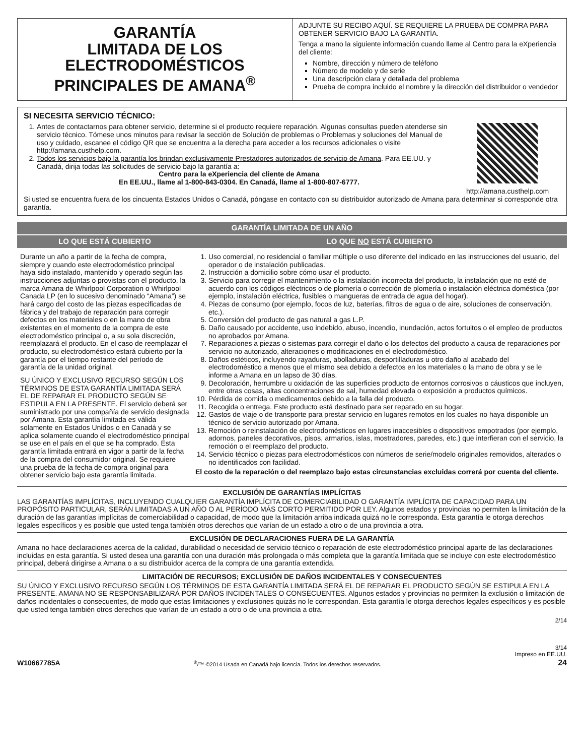GARANTÍA
LIMITADA DE LOS
ELECTRODOMÉSTICOS
PRINCIPALES DE AMANA<sup>®</sup>
ADJUNTE SU RECIBO AQUÍ. SE REQUIERE LA PRUEBA DE COMPRA PARA OBTENER SERVICIO BAJO LA GARANTÍA.
Tenga a mano la siguiente información cuando llame al Centro para la eXperiencia del cliente:
Nombre, dirección y número de teléfono
Número de modelo y de serie
Una descripción clara y detallada del problema
Prueba de compra incluido el nombre y la dirección del distribuidor o vendedor
SI NECESITA SERVICIO TÉCNICO:
http://amana.custhelp.com
1. Antes de contactarnos para obtener servicio, determine si el producto requiere reparación. Algunas consultas pueden atenderse sin servicio técnico. Tómese unos minutos para revisar la sección de Solución de problemas o Problemas y soluciones del Manual de uso y cuidado, escanee el código QR que se encuentra a la derecha para acceder a los recursos adicionales o visite http://amana.custhelp.com.
2. Todos los servicios bajo la garantía los brindan exclusivamente Prestadores autorizados de servicio de Amana. Para EE.UU. y Canadá, dirija todas las solicitudes de servicio bajo la garantía a:
Centro para la eXperiencia del cliente de Amana
En EE.UU., llame al 1-800-843-0304. En Canadá, llame al 1-800-807-6777.
Si usted se encuentra fuera de los cincuenta Estados Unidos o Canadá, póngase en contacto con su distribuidor autorizado de Amana para determinar si corresponde otra garantía.
| GARANTÍA LIMITADA DE UN AÑO | |
| --- | --- |
| LO QUE ESTÁ CUBIERTO | LO QUE NO ESTÁ CUBIERTO |
| Durante un año a partir de la fecha de compra, siempre y cuando este electrodoméstico principal haya sido instalado, mantenido y operado según las instrucciones adjuntas o provistas con el producto, la marca Amana de Whirlpool Corporation o Whirlpool Canada LP (en lo sucesivo denominado “Amana”) se hará cargo del costo de las piezas especificadas de fábrica y del trabajo de reparación para corregir defectos en los materiales o en la mano de obra existentes en el momento de la compra de este electrodoméstico principal o, a su sola discreción, reemplazará el producto. En el caso de reemplazar el producto, su electrodoméstico estará cubierto por la garantía por el tiempo restante del período de garantía de la unidad original. SU ÚNICO Y EXCLUSIVO RECURSO SEGÚN LOS TÉRMINOS DE ESTA GARANTÍA LIMITADA SERÁ EL DE REPARAR EL PRODUCTO SEGÚN SE ESTIPULA EN LA PRESENTE. El servicio deberá ser suministrado por una compañía de servicio designada por Amana. Esta garantía limitada es válida solamente en Estados Unidos o en Canadá y se aplica solamente cuando el electrodoméstico principal se use en el país en el que se ha comprado. Esta garantía limitada entrará en vigor a partir de la fecha de la compra del consumidor original. Se requiere una prueba de la fecha de compra original para obtener servicio bajo esta garantía limitada. | 1. Uso comercial, no residencial o familiar múltiple o uso diferente del indicado en las instrucciones del usuario, del operador o de instalación publicadas. 2. Instrucción a domicilio sobre cómo usar el producto. 3. Servicio para corregir el mantenimiento o la instalación incorrecta del producto, la instalación que no esté de acuerdo con los códigos eléctricos o de plomería o corrección de plomería o instalación eléctrica doméstica (por ejemplo, instalación eléctrica, fusibles o mangueras de entrada de agua del hogar). 4. Piezas de consumo (por ejemplo, focos de luz, baterías, filtros de agua o de aire, soluciones de conservación, etc.). 5. Conversión del producto de gas natural a gas L.P. 6. Daño causado por accidente, uso indebido, abuso, incendio, inundación, actos fortuitos o el empleo de productos no aprobados por Amana. 7. Reparaciones a piezas o sistemas para corregir el daño o los defectos del producto a causa de reparaciones por servicio no autorizado, alteraciones o modificaciones en el electrodoméstico. 8. Daños estéticos, incluyendo rayaduras, abolladuras, desportilladuras u otro daño al acabado del electrodoméstico a menos que el mismo sea debido a defectos en los materiales o la mano de obra y se le informe a Amana en un lapso de 30 días. 9. Decoloración, herrumbre u oxidación de las superficies producto de entornos corrosivos o cáusticos que incluyen, entre otras cosas, altas concentraciones de sal, humedad elevada o exposición a productos químicos. 10. Pérdida de comida o medicamentos debido a la falla del producto. 11. Recogida o entrega. Este producto está destinado para ser reparado en su hogar. 12. Gastos de viaje o de transporte para prestar servicio en lugares remotos en los cuales no haya disponible un técnico de servicio autorizado por Amana. 13. Remoción o reinstalación de electrodomésticos en lugares inaccesibles o dispositivos empotrados (por ejemplo, adornos, paneles decorativos, pisos, armarios, islas, mostradores, paredes, etc.) que interfieran con el servicio, la remoción o el reemplazo del producto. 14. Servicio técnico o piezas para electrodomésticos con números de serie/modelo originales removidos, alterados o no identificados con facilidad. El costo de la reparación o del reemplazo bajo estas circunstancias excluidas correrá por cuenta del cliente. |
EXCLUSIÓN DE GARANTÍAS IMPLÍCITAS
LAS GARANTÍAS IMPLÍCITAS, INCLUYENDO CUALQUIER GARANTÍA IMPLÍCITA DE COMERCIABILIDAD O GARANTÍA IMPLÍCITA DE CAPACIDAD PARA UN PROPÓSITO PARTICULAR, SERÁN LIMITADAS A UN AÑO O AL PERÍODO MÁS CORTO PERMITIDO POR LEY. Algunos estados y provincias no permiten la limitación de la duración de las garantías implícitas de comerciabilidad o capacidad, de modo que la limitación arriba indicada quizá no le corresponda. Esta garantía le otorga derechos legales específicos y es posible que usted tenga también otros derechos que varían de un estado a otro o de una provincia a otra.
EXCLUSIÓN DE DECLARACIONES FUERA DE LA GARANTÍA
Amana no hace declaraciones acerca de la calidad, durabilidad o necesidad de servicio técnico o reparación de este electrodoméstico principal aparte de las declaraciones incluidas en esta garantía. Si usted desea una garantía con una duración más prolongada o más completa que la garantía limitada que se incluye con este electrodoméstico principal, deberá dirigirse a Amana o a su distribuidor acerca de la compra de una garantía extendida.
LIMITACIÓN DE RECURSOS; EXCLUSIÓN DE DAÑOS INCIDENTALES Y CONSECUENTES
SU ÚNICO Y EXCLUSIVO RECURSO SEGÚN LOS TÉRMINOS DE ESTA GARANTÍA LIMITADA SERÁ EL DE REPARAR EL PRODUCTO SEGÚN SE ESTIPULA EN LA PRESENTE. AMANA NO SE RESPONSABILIZARÁ POR DAÑOS INCIDENTALES O CONSECUENTES. Algunos estados y provincias no permiten la exclusión o limitación de daños incidentales o consecuentes, de modo que estas limitaciones y exclusiones quizás no le correspondan. Esta garantía le otorga derechos legales específicos y es posible que usted tenga también otros derechos que varían de un estado a otro o de una provincia a otra.
2/14
W10667785A<sup>®</sup>/™ ©2014 Usada en Canadá bajo licencia. Todos los derechos reservados.
3/14
Impreso en EE.UU.
24